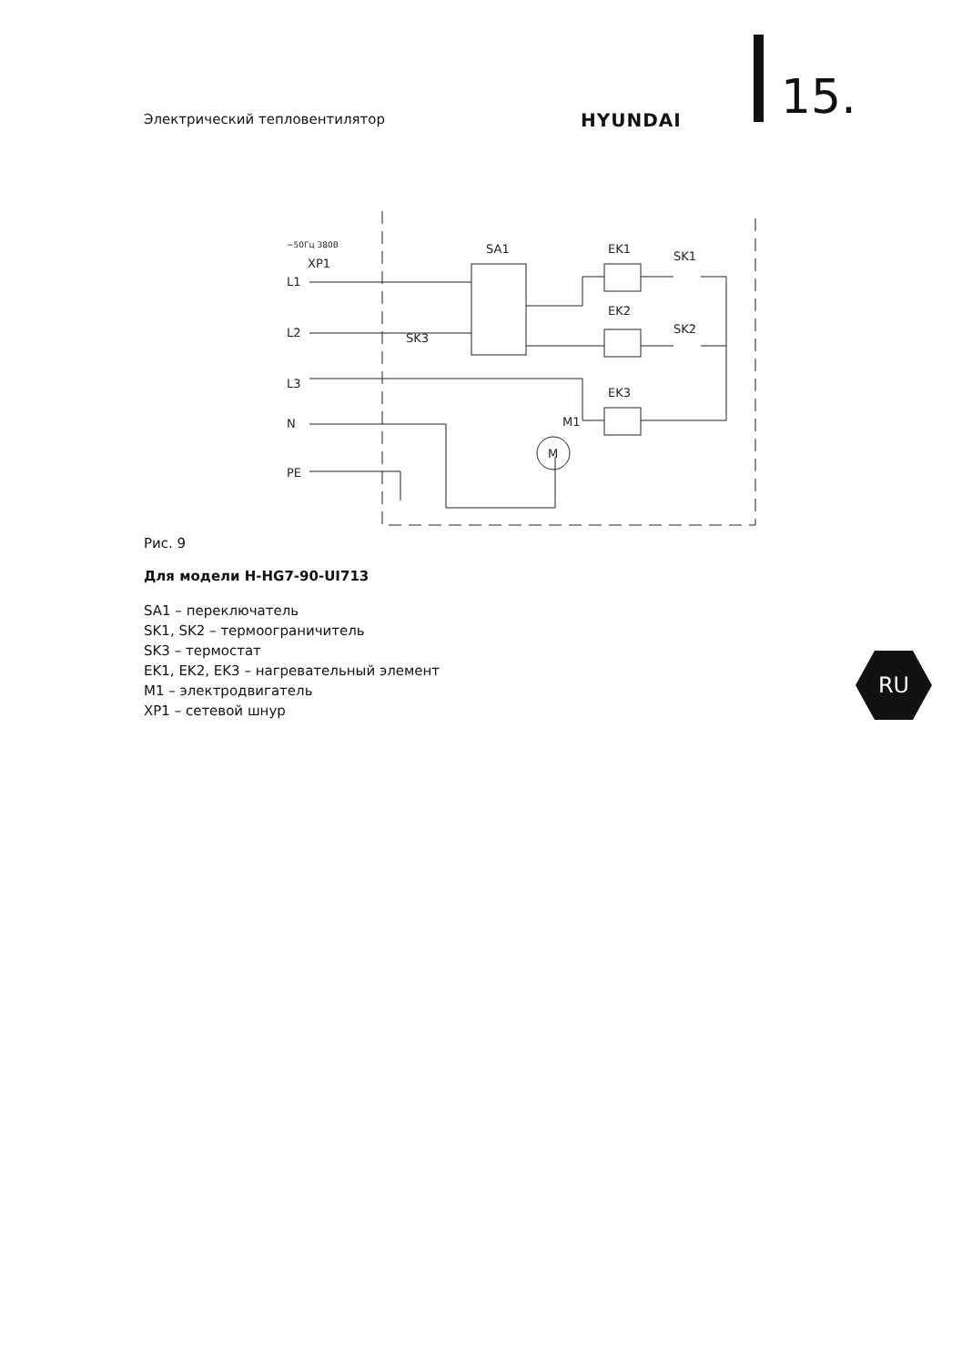Электрический тепловентилятор HYUNDAI 15.
~50Гц 380В
XP1
L1
L2
L3
N
PE
SA1
EK1
EK2
EK3
SK1
SK2
SK3
M1
M
Рис. 9
Для модели H-HG7-90-UI713
SA1 – переключатель
SK1, SK2 – термоограничитель
SK3 – термостат
EK1, EK2, EK3 – нагревательный элемент
M1 – электродвигатель
XP1 – сетевой шнур
RU